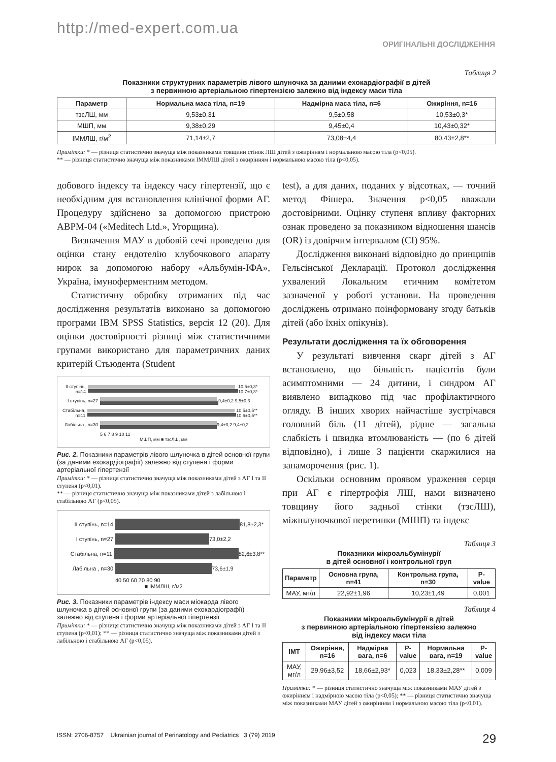http://med-expert.com.ua
ОРИГІНАЛЬНІ ДОСЛІДЖЕННЯ
Таблиця 2
Показники структурних параметрів лівого шлуночка за даними ехокардіографії в дітей
з первинною артеріальною гіпертензією залежно від індексу маси тіла
| Параметр | Нормальна маса тіла, n=19 | Надмірна маса тіла, n=6 | Ожиріння, n=16 |
| --- | --- | --- | --- |
| тзсЛШ, мм | 9,53±0,31 | 9,5±0,58 | 10,53±0,3* |
| МШП, мм | 9,38±0,29 | 9,45±0,4 | 10,43±0,32* |
| ІММЛШ, г/м<sup>2</sup> | 71,14±2,7 | 73,08±4,4 | 80,43±2,8** |
Примітки: * — різниця статистично значуща між показниками товщини стінок ЛШ дітей з ожирінням і нормальною масою тіла (p<0,05).
** — різниця статистично значуща між показниками ІММЛШ дітей з ожирінням і нормальною масою тіла (p<0,05).
добового індексу та індексу часу гіпертензії, що є необхідним для встановлення клінічної форми АГ. Процедуру здійснено за допомогою пристрою ABPM-04 («Meditech Ltd.», Угорщина).
Визначення МАУ в добовій сечі проведено для оцінки стану ендотелію клубочкового апарату нирок за допомогою набору «Альбумін-ІФА», Україна, імуноферментним методом.
Статистичну обробку отриманих під час дослідження результатів виконано за допомогою програми IBM SPSS Statistics, версія 12 (20). Для оцінки достовірності різниці між статистичними групами використано для параметричних даних критерій Стьюдента (Student
ІІ ступінь, n=14
10,5±0,3* 10,7±0,3*
І ступінь, n=27
9,4±0,2 9,5±0,3
Стабільна, n=11
10,5±0,5** 10,6±0,5**
Лабільна , n=30
9,4±0,2 9,4±0,2
5 6 7 8 9 10 11
МШП, мм ■ тзсЛШ, мм
Рис. 2. Показники параметрів лівого шлуночка в дітей основної групи (за даними ехокардіографії) залежно від ступеня і форми артеріальної гіпертензії
Примітки: * — різниця статистично значуща між показниками дітей з АГ І та ІІ ступеня (p<0,01).
** — різниця статистично значуща між показниками дітей з лабільною і стабільною АГ (p<0,05).
ІІ ступінь, n=14
81,8±2,3*
І ступінь, n=27 73,0±2,2
Стабільна, n=11 82,6±3,8**
Лабільна , n=30 73,6±1,9
40 50 60 70 80 90
■ ІММЛШ, г/м2
Рис. 3. Показники параметрів індексу маси міокарда лівого шлуночка в дітей основної групи (за даними ехокардіографії) залежно від ступеня і форми артеріальної гіпертензії
Примітки: * — різниця статистично значуща між показниками дітей з АГ І та ІІ ступеня (p<0,01); ** — різниця статистично значуща між показниками дітей з лабільною і стабільною АГ (p<0,05).
test), а для даних, поданих у відсотках, — точний метод Фішера. Значення p<0,05 вважали достовірними. Оцінку ступеня впливу факторних ознак проведено за показником відношення шансів (OR) із довірчим інтервалом (CI) 95%.
Дослідження виконані відповідно до принципів Гельсінської Декларації. Протокол дослідження ухвалений Локальним етичним комітетом зазначеної у роботі установи. На проведення досліджень отримано поінформовану згоду батьків дітей (або їхніх опікунів).
Результати дослідження та їх обговорення
У результаті вивчення скарг дітей з АГ встановлено, що більшість пацієнтів були асимптомними — 24 дитини, і синдром АГ виявлено випадково під час профілактичного огляду. В інших хворих найчастіше зустрічався головний біль (11 дітей), рідше — загальна слабкість і швидка втомлюваність — (по 6 дітей відповідно), і лише 3 пацієнти скаржилися на запаморочення (рис. 1).
Оскільки основним проявом ураження серця при АГ є гіпертрофія ЛШ, нами визначено товщину його задньої стінки (тзсЛШ), міжшлуночкової перетинки (МШП) та індекс
Таблиця 3
Показники мікроальбумінурії
в дітей основної і контрольної груп
| Параметр | Основна група, n=41 | Контрольна група, n=30 | P-value |
| --- | --- | --- | --- |
| МАУ, мг/л | 22,92±1,96 | 10,23±1,49 | 0,001 |
Таблиця 4
Показники мікроальбумінурії в дітей
з первинною артеріальною гіпертензією залежно
від індексу маси тіла
| ІМТ | Ожиріння, n=16 | Надмірна вага, n=6 | P-value | Нормальна вага, n=19 | P-value |
| --- | --- | --- | --- | --- | --- |
| МАУ, мг/л | 29,96±3,52 | 18,66±2,93* | 0,023 | 18,33±2,28** | 0,009 |
Примітки: * — різниця статистично значуща між показниками МАУ дітей з ожирінням і надмірною масою тіла (p<0,05); ** — різниця статистично значуща між показниками МАУ дітей з ожирінням і нормальною масою тіла (p<0,01).
ISSN: 2706-8757 Ukrainian journal of Perinatology and Pediatrics 3 (79) 2019 29